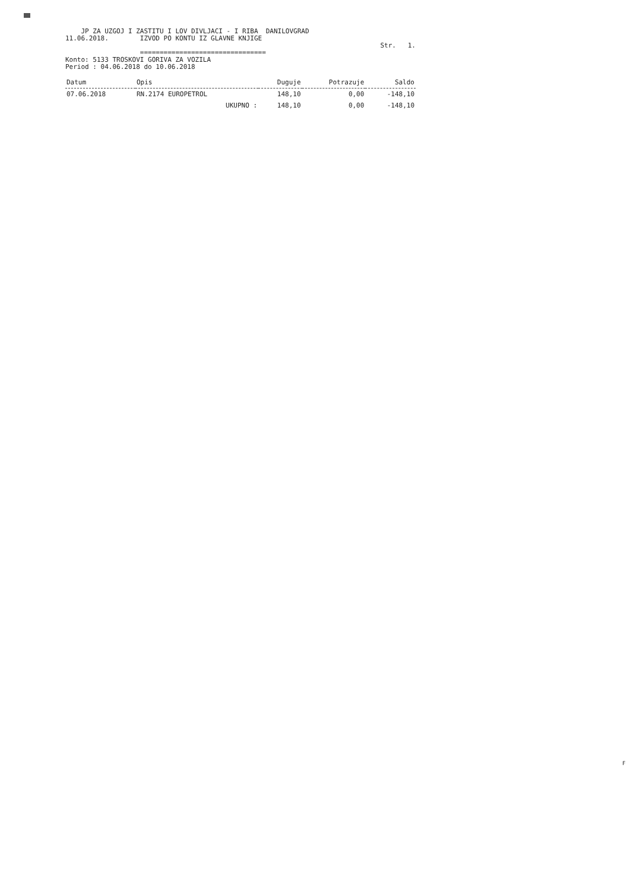JP ZA UZGOJ I ZASTITU I LOV DIVLJACI - I RIBA DANILOVGRAD
11.06.2018. IZVOD PO KONTU IZ GLAVNE KNJIGE
Str. 1.
================================
Konto: 5133 TROSKOVI GORIVA ZA VOZILA
Period : 04.06.2018 do 10.06.2018
| Datum | Opis | Duguje | Potrazuje | Saldo |
| --- | --- | --- | --- | --- |
| 07.06.2018 | RN.2174 EUROPETROL | 148,10 | 0,00 | -148,10 |
| | UKUPNO : | 148,10 | 0,00 | -148,10 |
F